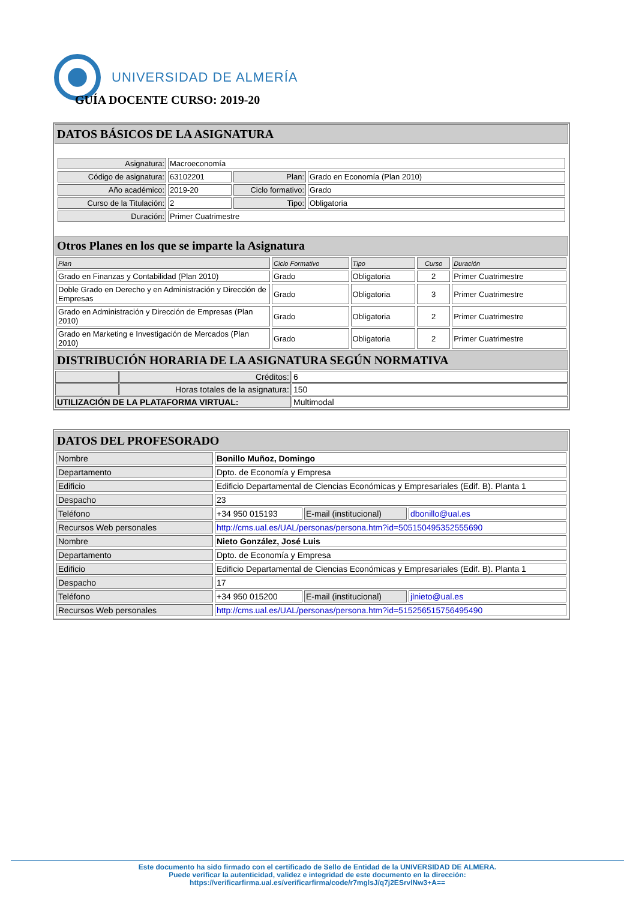UNIVERSIDAD DE ALMERÍA
GUÍA DOCENTE CURSO: 2019-20
DATOS BÁSICOS DE LA ASIGNATURA
| Asignatura: | Macroeconomía | | |
| Código de asignatura: | 63102201 | Plan: | Grado en Economía (Plan 2010) |
| Año académico: | 2019-20 | Ciclo formativo: | Grado |
| Curso de la Titulación: | 2 | Tipo: | Obligatoria |
| Duración: | Primer Cuatrimestre | | |
Otros Planes en los que se imparte la Asignatura
| Plan | Ciclo Formativo | Tipo | Curso | Duración |
| Grado en Finanzas y Contabilidad (Plan 2010) | Grado | Obligatoria | 2 | Primer Cuatrimestre |
| Doble Grado en Derecho y en Administración y Dirección de Empresas | Grado | Obligatoria | 3 | Primer Cuatrimestre |
| Grado en Administración y Dirección de Empresas (Plan 2010) | Grado | Obligatoria | 2 | Primer Cuatrimestre |
| Grado en Marketing e Investigación de Mercados (Plan 2010) | Grado | Obligatoria | 2 | Primer Cuatrimestre |
DISTRIBUCIÓN HORARIA DE LA ASIGNATURA SEGÚN NORMATIVA
| | Créditos: | 6 |
| | Horas totales de la asignatura: | 150 |
| UTILIZACIÓN DE LA PLATAFORMA VIRTUAL: | | Multimodal |
DATOS DEL PROFESORADO
| Nombre | Bonillo Muñoz, Domingo | | |
| Departamento | Dpto. de Economía y Empresa | | |
| Edificio | Edificio Departamental de Ciencias Económicas y Empresariales (Edif. B). Planta 1 | | |
| Despacho | 23 | | |
| Teléfono | +34 950 015193 | E-mail (institucional) | dbonillo@ual.es |
| Recursos Web personales | http://cms.ual.es/UAL/personas/persona.htm?id=505150495352555690 | | |
| Nombre | Nieto González, José Luis | | |
| Departamento | Dpto. de Economía y Empresa | | |
| Edificio | Edificio Departamental de Ciencias Económicas y Empresariales (Edif. B). Planta 1 | | |
| Despacho | 17 | | |
| Teléfono | +34 950 015200 | E-mail (institucional) | jlnieto@ual.es |
| Recursos Web personales | http://cms.ual.es/UAL/personas/persona.htm?id=515256515756495490 | | |
Este documento ha sido firmado con el certificado de Sello de Entidad de la UNIVERSIDAD DE ALMERA.
Puede verificar la autenticidad, validez e integridad de este documento en la dirección:
https://verificarfirma.ual.es/verificarfirma/code/r7mglsJ/q7j2ESrvlNw3+A==